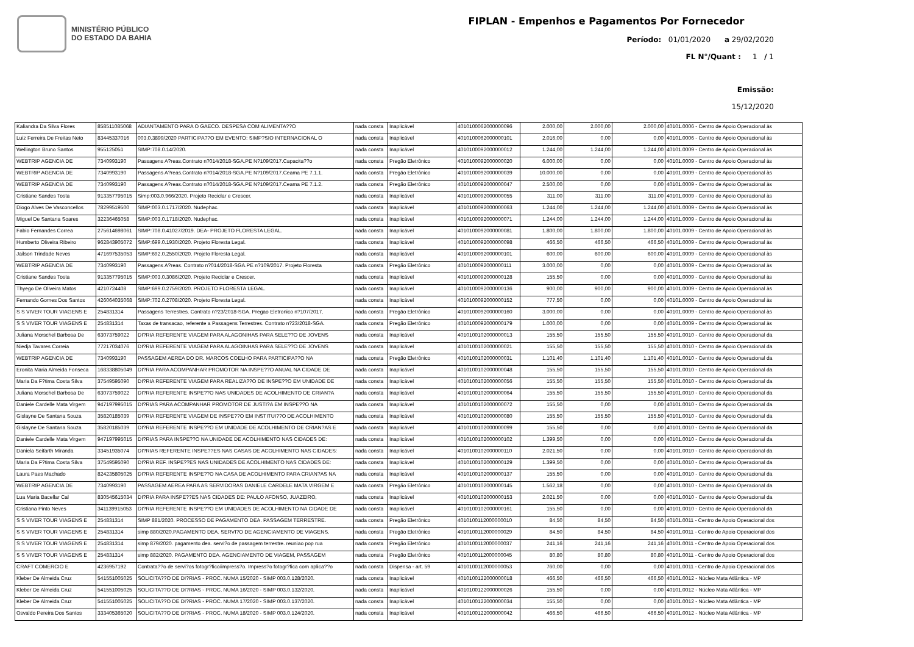MINISTÉRIO PÚBLICO
DO ESTADO DA BAHIA
FIPLAN - Empenhos e Pagamentos Por Fornecedor
Período: 01/01/2020 a 29/02/2020
FL N°/Quant : 1 / 1
Emissão:
15/12/2020
| Kaliandra Da Silva Flores | 858511085068 | ADIANTAMENTO PARA O GAECO. DESPESA COM ALIMENTA??O | nada consta | Inaplicável | 4010100062000000096 | 2.000,00 | 2.000,00 | 2.000,00 | 40101.0006 - Centro de Apoio Operacional às |
| Luiz Ferreira De Freitas Neto | 83445337016 | 003.0.3899/2020 PARTICIPA??O EM EVENTO: SIMP?SIO INTERNACIONAL O | nada consta | Inaplicável | 4010100062000000101 | 2.016,00 | 0,00 | 0,00 | 40101.0006 - Centro de Apoio Operacional às |
| Wellington Bruno Santos | 955125051 | SIMP:708.0.14/2020. | nada consta | Inaplicável | 4010100092000000012 | 1.244,00 | 1.244,00 | 1.244,00 | 40101.0009 - Centro de Apoio Operacional às |
| WEBTRIP AGENCIA DE | 7340993190 | Passagens A?reas.Contrato n?014/2018-SGA.PE N?109/2017.Capacita??o | nada consta | Pregão Eletrônico | 4010100092000000020 | 6.000,00 | 0,00 | 0,00 | 40101.0009 - Centro de Apoio Operacional às |
| WEBTRIP AGENCIA DE | 7340993190 | Passagens A?reas.Contrato n?014/2018-SGA.PE N?109/2017.Ceama PE 7.1.1. | nada consta | Pregão Eletrônico | 4010100092000000039 | 10.000,00 | 0,00 | 0,00 | 40101.0009 - Centro de Apoio Operacional às |
| WEBTRIP AGENCIA DE | 7340993190 | Passagens A?reas.Contrato n?014/2018-SGA.PE N?109/2017.Ceama PE 7.1.2. | nada consta | Pregão Eletrônico | 4010100092000000047 | 2.500,00 | 0,00 | 0,00 | 40101.0009 - Centro de Apoio Operacional às |
| Cristiane Sandes Tosta | 913357795015 | Simp:003.0.966/2020. Projeto Reciclar e Crescer. | nada consta | Inaplicável | 4010100092000000055 | 311,00 | 311,00 | 311,00 | 40101.0009 - Centro de Apoio Operacional às |
| Diogo Alves De Vasconcellos | 78299519500 | SIMP:003.0.1717/2020. Nudephac. | nada consta | Inaplicável | 4010100092000000063 | 1.244,00 | 1.244,00 | 1.244,00 | 40101.0009 - Centro de Apoio Operacional às |
| Miguel De Santana Soares | 32236465058 | SIMP:003.0.1718/2020. Nudephac. | nada consta | Inaplicável | 4010100092000000071 | 1.244,00 | 1.244,00 | 1.244,00 | 40101.0009 - Centro de Apoio Operacional às |
| Fabio Fernandes Correa | 275614698061 | SIMP:708.0.41027/2019. DEA- PROJETO FLORESTA LEGAL. | nada consta | Inaplicável | 4010100092000000081 | 1.800,00 | 1.800,00 | 1.800,00 | 40101.0009 - Centro de Apoio Operacional às |
| Humberto Oliveira Ribeiro | 962843905072 | SIMP:699.0.1930/2020. Projeto Floresta Legal. | nada consta | Inaplicável | 4010100092000000098 | 466,50 | 466,50 | 466,50 | 40101.0009 - Centro de Apoio Operacional às |
| Jailson Trindade Neves | 471697535053 | SIMP:692.0.2550/2020. Projeto Floresta Legal. | nada consta | Inaplicável | 4010100092000000101 | 600,00 | 600,00 | 600,00 | 40101.0009 - Centro de Apoio Operacional às |
| WEBTRIP AGENCIA DE | 7340993190 | Passagens A?reas. Contrato n?014/2018-SGA.PE n?109/2017. Projeto Floresta | nada consta | Pregão Eletrônico | 4010100092000000111 | 3.000,00 | 0,00 | 0,00 | 40101.0009 - Centro de Apoio Operacional às |
| Cristiane Sandes Tosta | 913357795015 | SIMP:003.0.3086/2020. Projeto Reciclar e Crescer. | nada consta | Inaplicável | 4010100092000000128 | 155,50 | 0,00 | 0,00 | 40101.0009 - Centro de Apoio Operacional às |
| Thyego De Oliveira Matos | 4210724408 | SIMP:699.0.2759/2020. PROJETO FLORESTA LEGAL. | nada consta | Inaplicável | 4010100092000000136 | 900,00 | 900,00 | 900,00 | 40101.0009 - Centro de Apoio Operacional às |
| Fernando Gomes Dos Santos | 426064035068 | SIMP:702.0.2708/2020. Projeto Floresta Legal. | nada consta | Inaplicável | 4010100092000000152 | 777,50 | 0,00 | 0,00 | 40101.0009 - Centro de Apoio Operacional às |
| S S VIVER TOUR VIAGENS E | 254831314 | Passagens Terrestres. Contrato n?23/2018-SGA. Pregao Eletronico n?107/2017. | nada consta | Pregão Eletrônico | 4010100092000000160 | 3.000,00 | 0,00 | 0,00 | 40101.0009 - Centro de Apoio Operacional às |
| S S VIVER TOUR VIAGENS E | 254831314 | Taxas de transacao, referente a Passagens Terrestres. Contrato n?23/2018-SGA. | nada consta | Pregão Eletrônico | 4010100092000000179 | 1.000,00 | 0,00 | 0,00 | 40101.0009 - Centro de Apoio Operacional às |
| Juliana Morschel Barbosa De | 63073759022 | DI?RIA REFERENTE VIAGEM PARA ALAGONIHAS PARA SELE??O DE JOVENS | nada consta | Inaplicável | 4010100102000000013 | 155,50 | 155,50 | 155,50 | 40101.0010 - Centro de Apoio Operacional da |
| Niedja Tavares Correia | 77217034076 | DI?RIA REFERENTE VIAGEM PARA ALAGOINHAS PARA SELE??O DE JOVENS | nada consta | Inaplicável | 4010100102000000021 | 155,50 | 155,50 | 155,50 | 40101.0010 - Centro de Apoio Operacional da |
| WEBTRIP AGENCIA DE | 7340993190 | PASSAGEM AEREA DO DR. MARCOS COELHO PARA PARTICIPA??O NA | nada consta | Pregão Eletrônico | 4010100102000000031 | 1.101,40 | 1.101,40 | 1.101,40 | 40101.0010 - Centro de Apoio Operacional da |
| Eronita Maria Almeida Fonseca | 168338805049 | DI?RIA PARA ACOMPANHAR PROMOTOR NA INSPE??O ANUAL NA CIDADE DE | nada consta | Inaplicável | 4010100102000000048 | 155,50 | 155,50 | 155,50 | 40101.0010 - Centro de Apoio Operacional da |
| Maria Da F?tima Costa Silva | 37549595090 | DI?RIA REFERENTE VIAGEM PARA REALIZA??O DE INSPE??O EM UNIDADE DE | nada consta | Inaplicável | 4010100102000000056 | 155,50 | 155,50 | 155,50 | 40101.0010 - Centro de Apoio Operacional da |
| Juliana Morschel Barbosa De | 63073759022 | DI?RIA REFERENTE INSPE??O NAS UNIDADES DE ACOLHIMENTO DE CRIAN?A | nada consta | Inaplicável | 4010100102000000064 | 155,50 | 155,50 | 155,50 | 40101.0010 - Centro de Apoio Operacional da |
| Daniele Cardelle Mata Virgem | 947197995015 | DI?RIAS PARA ACOMPANHAR PROMOTOR DE JUSTI?A EM INSPE??O NA | nada consta | Inaplicável | 4010100102000000072 | 155,50 | 0,00 | 0,00 | 40101.0010 - Centro de Apoio Operacional da |
| Gislayne De Santana Souza | 35820185039 | DI?RIA REFERENTE VIAGEM DE INSPE??O EM INSTITUI??O DE ACOLHIMENTO | nada consta | Inaplicável | 4010100102000000080 | 155,50 | 155,50 | 155,50 | 40101.0010 - Centro de Apoio Operacional da |
| Gislayne De Santana Souza | 35820185039 | DI?RIA REFERENTE INSPE??O EM UNIDADE DE ACOLHIMENTO DE CRIAN?AS E | nada consta | Inaplicável | 4010100102000000099 | 155,50 | 0,00 | 0,00 | 40101.0010 - Centro de Apoio Operacional da |
| Daniele Cardelle Mata Virgem | 947197995015 | DI?RIAS PARA INSPE??O NA UNIDADE DE ACOLHIMENTO NAS CIDADES DE: | nada consta | Inaplicável | 4010100102000000102 | 1.399,50 | 0,00 | 0,00 | 40101.0010 - Centro de Apoio Operacional da |
| Daniela Seifarth Miranda | 33451935074 | DI?RIAS REFERENTE INSPE??ES NAS CASAS DE ACOLHIMENTO NAS CIDADES: | nada consta | Inaplicável | 4010100102000000110 | 2.021,50 | 0,00 | 0,00 | 40101.0010 - Centro de Apoio Operacional da |
| Maria Da F?tima Costa Silva | 37549595090 | DI?RIA REF. INSPE??ES NAS UNIDADES DE ACOLHIMENTO NAS CIDADES DE: | nada consta | Inaplicável | 4010100102000000129 | 1.399,50 | 0,00 | 0,00 | 40101.0010 - Centro de Apoio Operacional da |
| Laura Paes Machado | 824235805025 | DI?RIA REFERENTE INSPE??O NA CASA DE ACOLHIMENTO PARA CRIAN?AS NA | nada consta | Inaplicável | 4010100102000000137 | 155,50 | 0,00 | 0,00 | 40101.0010 - Centro de Apoio Operacional da |
| WEBTRIP AGENCIA DE | 7340993190 | PASSAGEM AEREA PARA AS SERVIDORAS DANIELE CARDELE MATA VIRGEM E | nada consta | Pregão Eletrônico | 4010100102000000145 | 1.562,18 | 0,00 | 0,00 | 40101.0010 - Centro de Apoio Operacional da |
| Lua Maria Bacellar Cal | 830545615034 | DI?RIA PARA INSPE??ES NAS CIDADES DE: PAULO AFONSO, JUAZEIRO, | nada consta | Inaplicável | 4010100102000000153 | 2.021,50 | 0,00 | 0,00 | 40101.0010 - Centro de Apoio Operacional da |
| Cristiana Pinto Neves | 341139915053 | DI?RIA REFERENTE INSPE??O EM UNIDADES DE ACOLHIMENTO NA CIDADE DE | nada consta | Inaplicável | 4010100102000000161 | 155,50 | 0,00 | 0,00 | 40101.0010 - Centro de Apoio Operacional da |
| S S VIVER TOUR VIAGENS E | 254831314 | SIMP 881/2020. PROCESSO DE PAGAMENTO DEA. PASSAGEM TERRESTRE. | nada consta | Pregão Eletrônico | 4010100112000000010 | 84,50 | 84,50 | 84,50 | 40101.0011 - Centro de Apoio Operacional dos |
| S S VIVER TOUR VIAGENS E | 254831314 | simp 880/2020.PAGAMENTO DEA. SERVI?O DE AGENCIAMENTO DE VIAGENS. | nada consta | Pregão Eletrônico | 4010100112000000029 | 84,50 | 84,50 | 84,50 | 40101.0011 - Centro de Apoio Operacional dos |
| S S VIVER TOUR VIAGENS E | 254831314 | simp 879/2020. pagamento dea. servi?o de passagem terrestre. reuniao pop rua | nada consta | Pregão Eletrônico | 4010100112000000037 | 241,16 | 241,16 | 241,16 | 40101.0011 - Centro de Apoio Operacional dos |
| S S VIVER TOUR VIAGENS E | 254831314 | simp 882/2020. PAGAMENTO DEA. AGENCIAMENTO DE VIAGEM, PASSAGEM | nada consta | Pregão Eletrônico | 4010100112000000045 | 80,80 | 80,80 | 80,80 | 40101.0011 - Centro de Apoio Operacional dos |
| CRAFT COMERCIO E | 4236957192 | Contrata??o de servi?os fotogr?fico/impress?o. Impress?o fotogr?fica com aplica??o | nada consta | Dispensa - art. 59 | 4010100112000000053 | 760,00 | 0,00 | 0,00 | 40101.0011 - Centro de Apoio Operacional dos |
| Kleber De Almeida Cruz | 541551005025 | SOLICITA??O DE DI?RIAS - PROC. NUMA 15/2020 - SIMP 003.0.128/2020. | nada consta | Inaplicável | 4010100122000000018 | 466,50 | 466,50 | 466,50 | 40101.0012 - Núcleo Mata Atlântica - MP |
| Kleber De Almeida Cruz | 541551005025 | SOLICITA??O DE DI?RIAS - PROC. NUMA 16/2020 - SIMP 003.0.132/2020. | nada consta | Inaplicável | 4010100122000000026 | 155,50 | 0,00 | 0,00 | 40101.0012 - Núcleo Mata Atlântica - MP |
| Kleber De Almeida Cruz | 541551005025 | SOLICITA??O DE DI?RIAS - PROC. NUMA 17/2020 - SIMP 003.0.137/2020. | nada consta | Inaplicável | 4010100122000000034 | 155,50 | 0,00 | 0,00 | 40101.0012 - Núcleo Mata Atlântica - MP |
| Osvaldo Pereira Dos Santos | 333405365020 | SOLICITA??O DE DI?RIAS - PROC. NUMA 18/2020 - SIMP 003.0.124/2020. | nada consta | Inaplicável | 4010100122000000042 | 466,50 | 466,50 | 466,50 | 40101.0012 - Núcleo Mata Atlântica - MP |